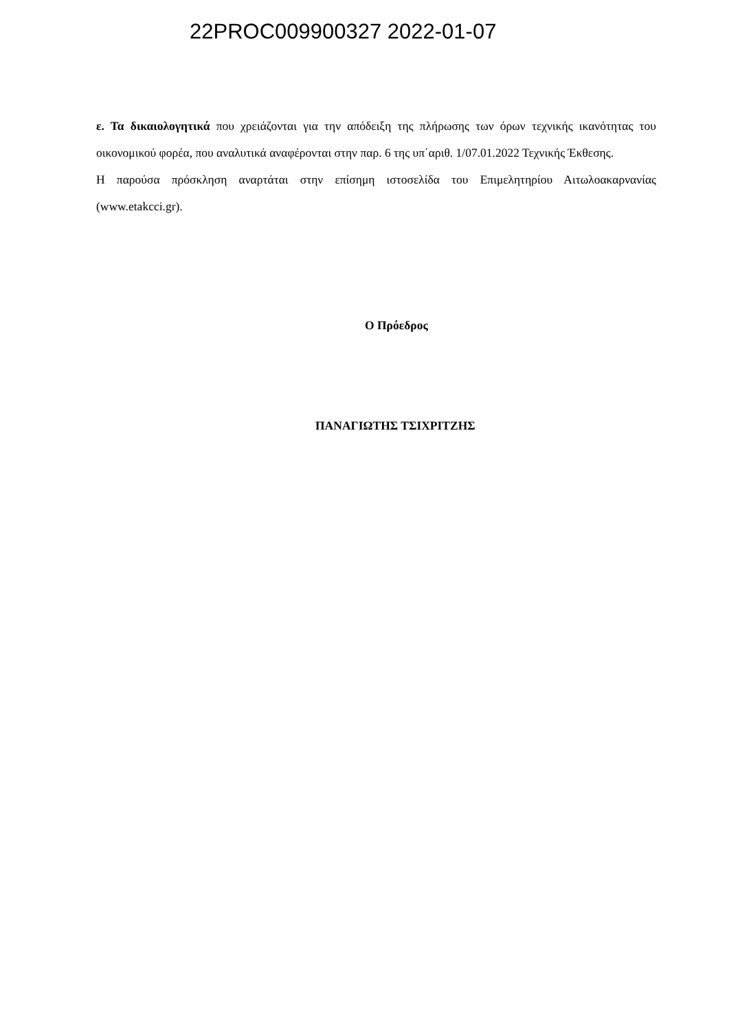22PROC009900327 2022-01-07
ε. Τα δικαιολογητικά που χρειάζονται για την απόδειξη της πλήρωσης των όρων τεχνικής ικανότητας του οικονομικού φορέα, που αναλυτικά αναφέρονται στην παρ. 6 της υπ΄αριθ. 1/07.01.2022 Τεχνικής Έκθεσης.
Η παρούσα πρόσκληση αναρτάται στην επίσημη ιστοσελίδα του Επιμελητηρίου Αιτωλοακαρνανίας (www.etakcci.gr).
Ο Πρόεδρος
ΠΑΝΑΓΙΩΤΗΣ ΤΣΙΧΡΙΤΖΗΣ